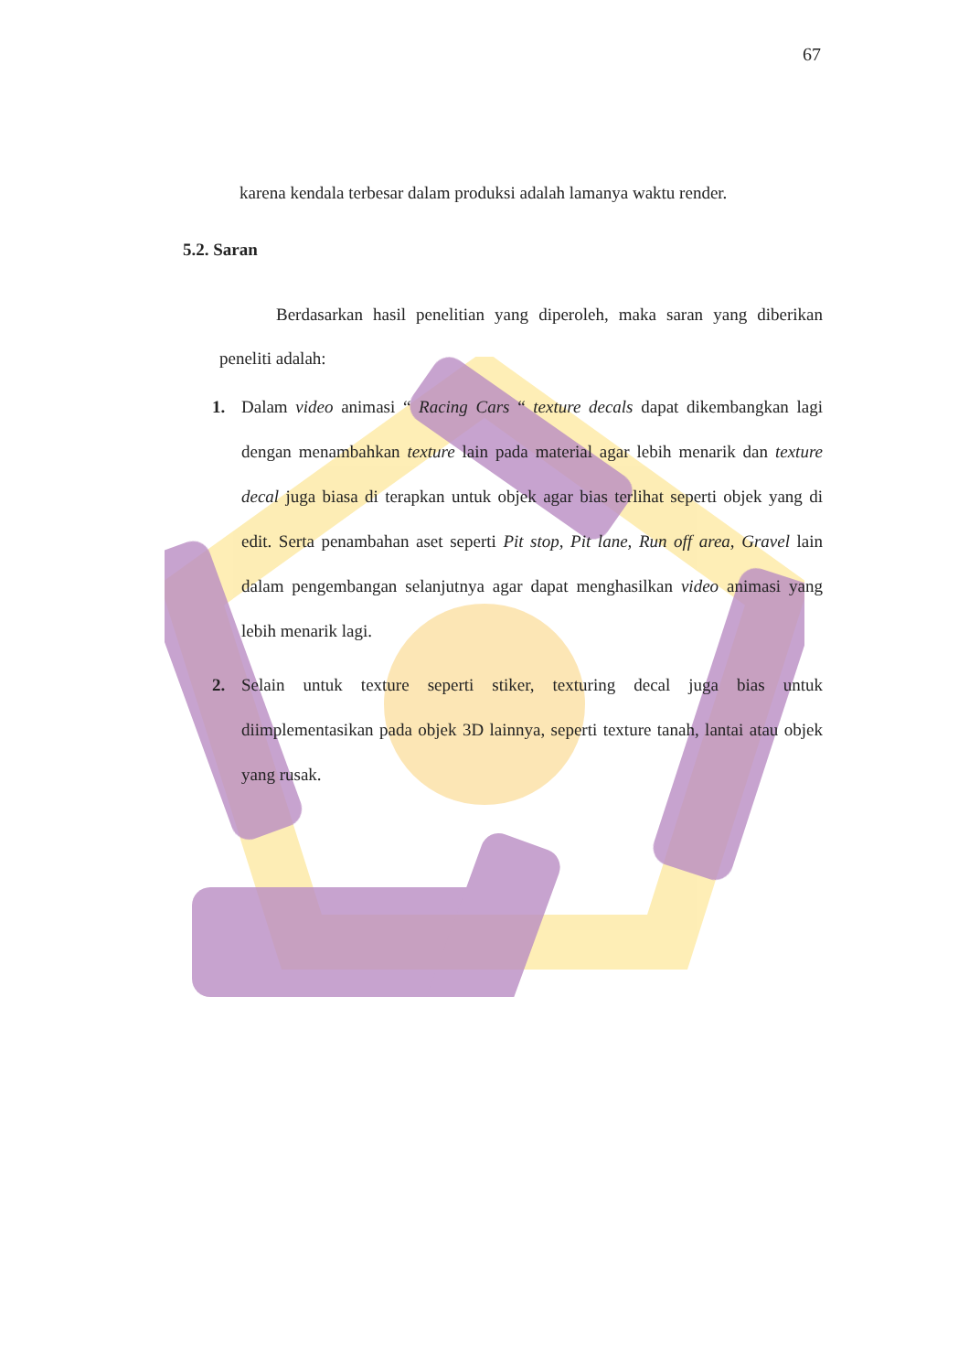67
karena kendala terbesar dalam produksi adalah lamanya waktu render.
5.2. Saran
Berdasarkan hasil penelitian yang diperoleh, maka saran yang diberikan peneliti adalah:
1. Dalam video animasi “ Racing Cars “ texture decals dapat dikembangkan lagi dengan menambahkan texture lain pada material agar lebih menarik dan texture decal juga biasa di terapkan untuk objek agar bias terlihat seperti objek yang di edit. Serta penambahan aset seperti Pit stop, Pit lane, Run off area, Gravel lain dalam pengembangan selanjutnya agar dapat menghasilkan video animasi yang lebih menarik lagi.
2. Selain untuk texture seperti stiker, texturing decal juga bias untuk diimplementasikan pada objek 3D lainnya, seperti texture tanah, lantai atau objek yang rusak.